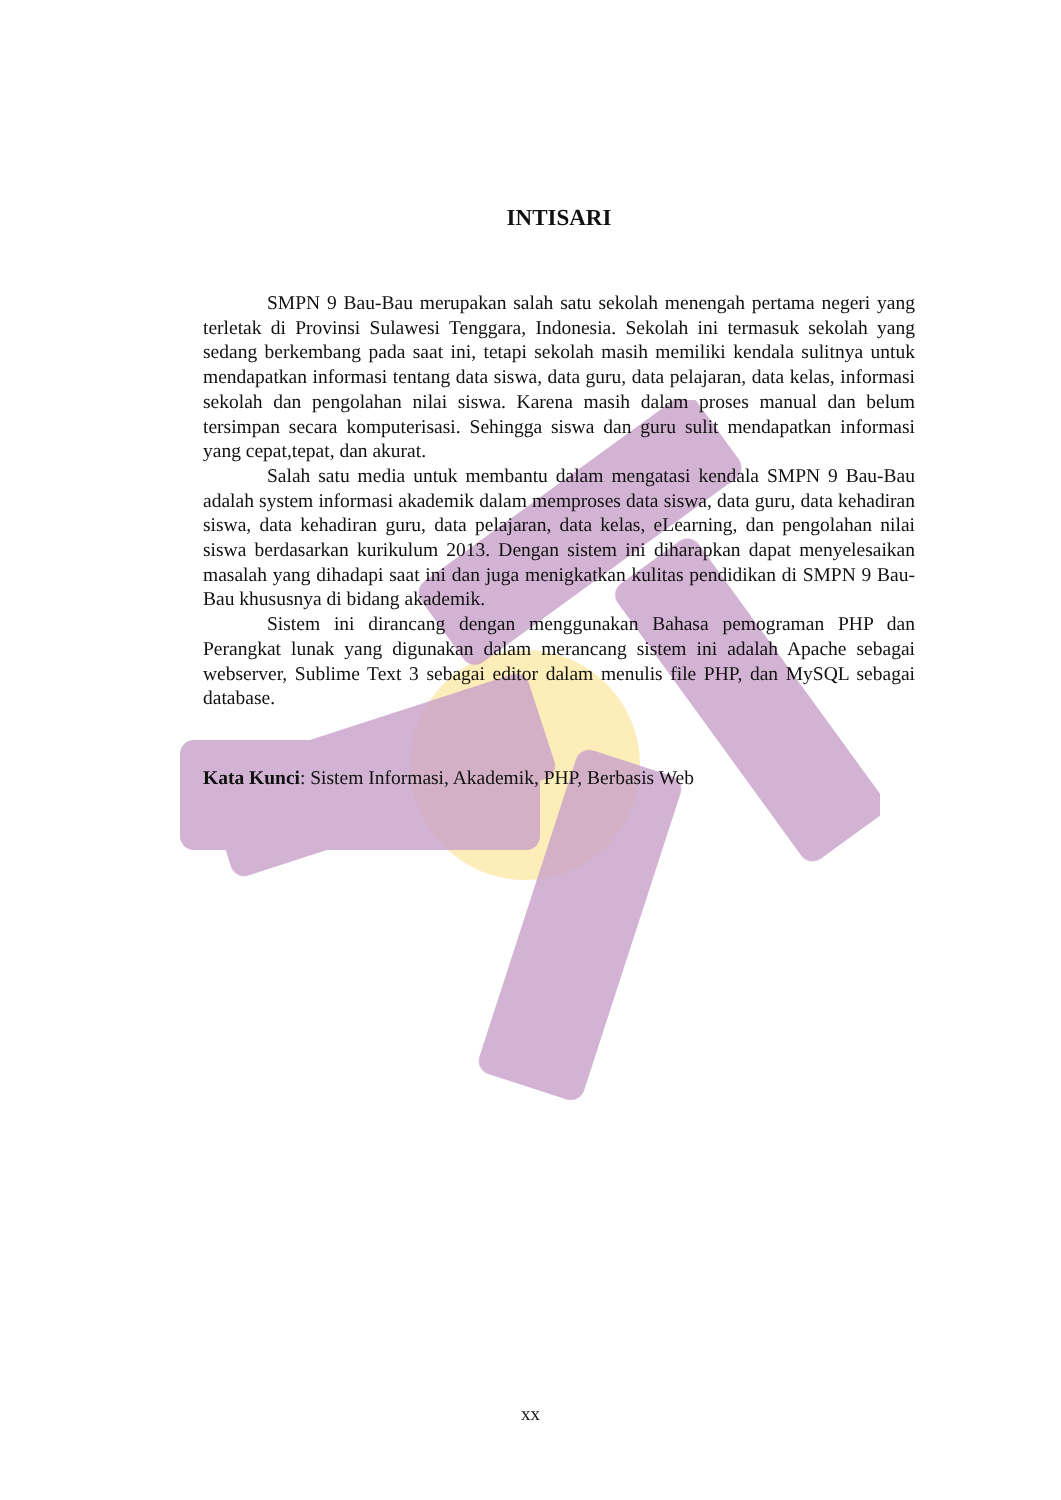INTISARI
SMPN 9 Bau-Bau merupakan salah satu sekolah menengah pertama negeri yang terletak di Provinsi Sulawesi Tenggara, Indonesia. Sekolah ini termasuk sekolah yang sedang berkembang pada saat ini, tetapi sekolah masih memiliki kendala sulitnya untuk mendapatkan informasi tentang data siswa, data guru, data pelajaran, data kelas, informasi sekolah dan pengolahan nilai siswa. Karena masih dalam proses manual dan belum tersimpan secara komputerisasi. Sehingga siswa dan guru sulit mendapatkan informasi yang cepat,tepat, dan akurat.
Salah satu media untuk membantu dalam mengatasi kendala SMPN 9 Bau-Bau adalah system informasi akademik dalam memproses data siswa, data guru, data kehadiran siswa, data kehadiran guru, data pelajaran, data kelas, eLearning, dan pengolahan nilai siswa berdasarkan kurikulum 2013. Dengan sistem ini diharapkan dapat menyelesaikan masalah yang dihadapi saat ini dan juga menigkatkan kulitas pendidikan di SMPN 9 Bau-Bau khususnya di bidang akademik.
Sistem ini dirancang dengan menggunakan Bahasa pemograman PHP dan Perangkat lunak yang digunakan dalam merancang sistem ini adalah Apache sebagai webserver, Sublime Text 3 sebagai editor dalam menulis file PHP, dan MySQL sebagai database.
Kata Kunci: Sistem Informasi, Akademik, PHP, Berbasis Web
xx